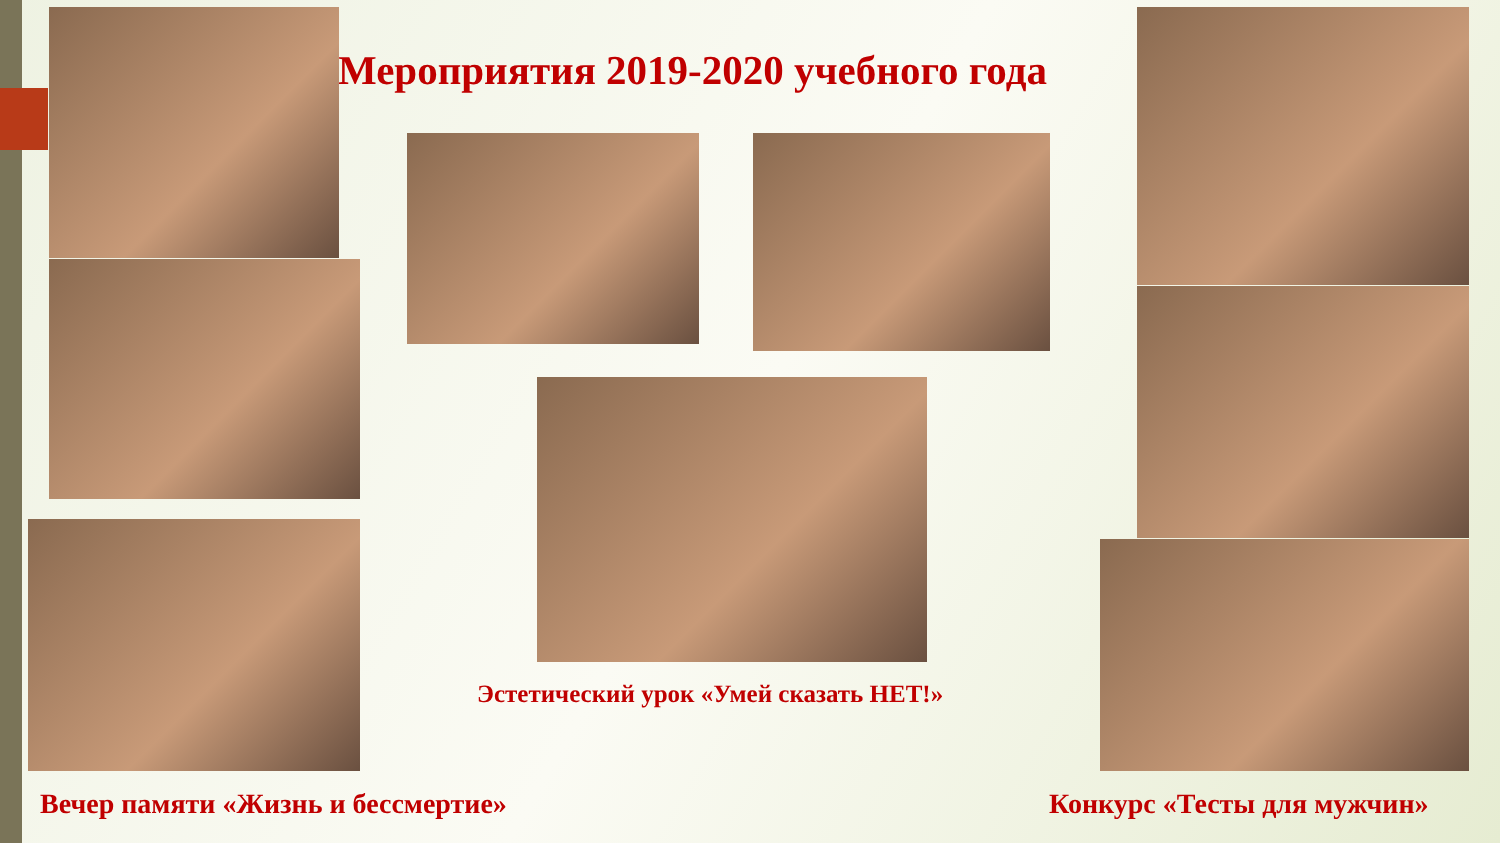Мероприятия 2019-2020 учебного года
Эстетический урок «Умей сказать НЕТ!»
Вечер памяти «Жизнь и бессмертие»
Конкурс «Тесты для мужчин»